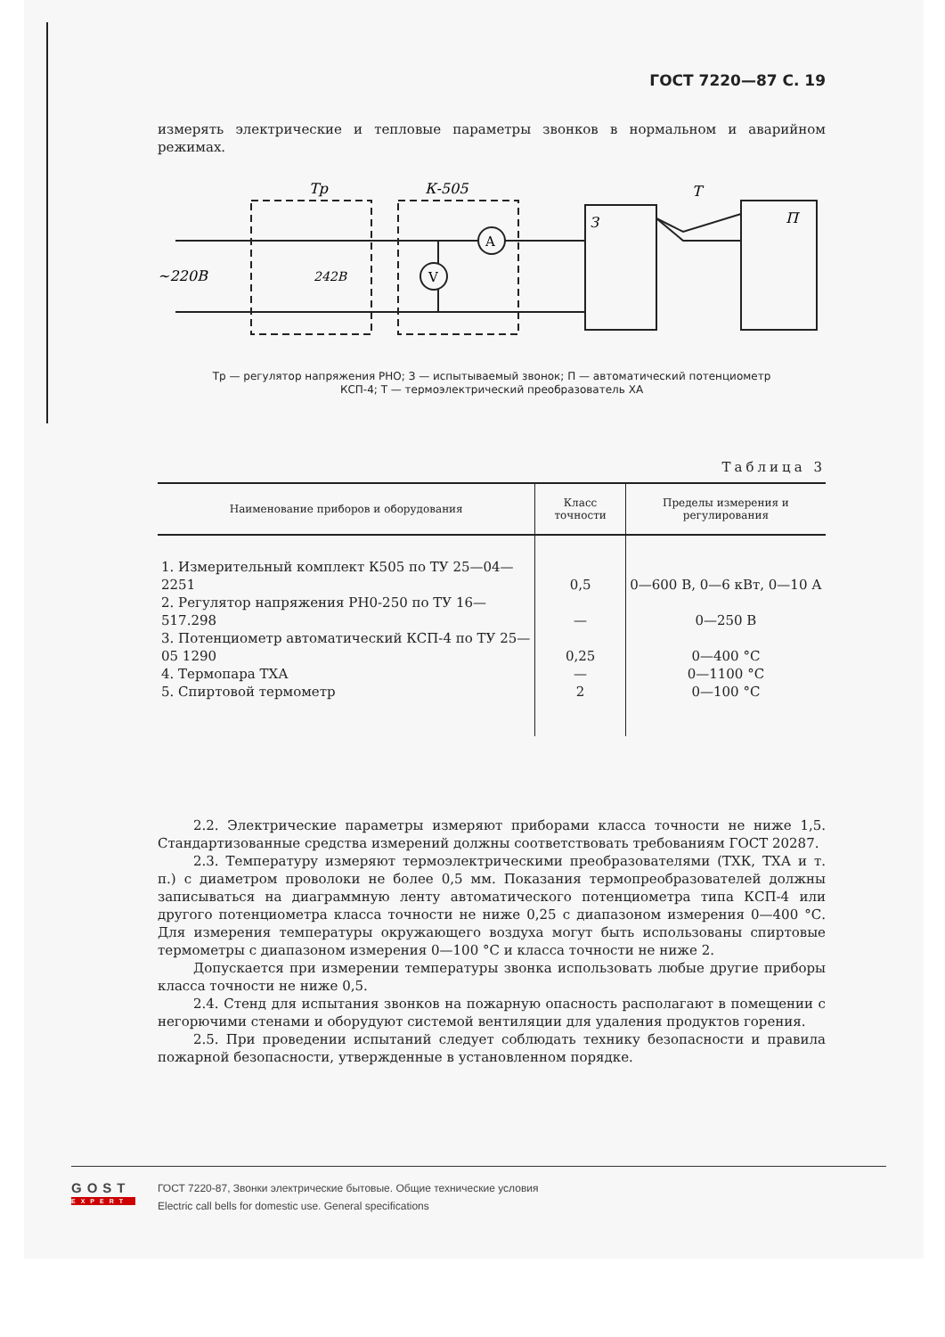ГОСТ 7220—87 С. 19
измерять электрические и тепловые параметры звонков в нормальном и аварийном режимах.
A
V
Тр
К-505
Т
З
П
~220В
242В
Тр — регулятор напряжения РНО; З — испытываемый звонок; П — автоматический потенциометр КСП-4; Т — термоэлектрический преобразователь ХА
Таблица 3
| Наименование приборов и оборудования | Класс точности | Пределы измерения и регулирования |
| --- | --- | --- |
| 1. Измерительный комплект К505 по ТУ 25—04—2251 | 0,5 | 0—600 В, 0—6 кВт, 0—10 А |
| 2. Регулятор напряжения РН0-250 по ТУ 16—517.298 | — | 0—250 В |
| 3. Потенциометр автоматический КСП-4 по ТУ 25—05 1290 | 0,25 | 0—400 °С |
| 4. Термопара ТХА | — | 0—1100 °С |
| 5. Спиртовой термометр | 2 | 0—100 °С |
2.2. Электрические параметры измеряют приборами класса точности не ниже 1,5. Стандартизованные средства измерений должны соответствовать требованиям ГОСТ 20287.
2.3. Температуру измеряют термоэлектрическими преобразователями (ТХК, ТХА и т. п.) с диаметром проволоки не более 0,5 мм. Показания термопреобразователей должны записываться на диаграммную ленту автоматического потенциометра типа КСП-4 или другого потенциометра класса точности не ниже 0,25 с диапазоном измерения 0—400 °С. Для измерения температуры окружающего воздуха могут быть использованы спиртовые термометры с диапазоном измерения 0—100 °С и класса точности не ниже 2.
Допускается при измерении температуры звонка использовать любые другие приборы класса точности не ниже 0,5.
2.4. Стенд для испытания звонков на пожарную опасность располагают в помещении с негорючими стенами и оборудуют системой вентиляции для удаления продуктов горения.
2.5. При проведении испытаний следует соблюдать технику безопасности и правила пожарной безопасности, утвержденные в установленном порядке.
GOST
EXPERT
ГОСТ 7220-87, Звонки электрические бытовые. Общие технические условия
Electric call bells for domestic use. General specifications